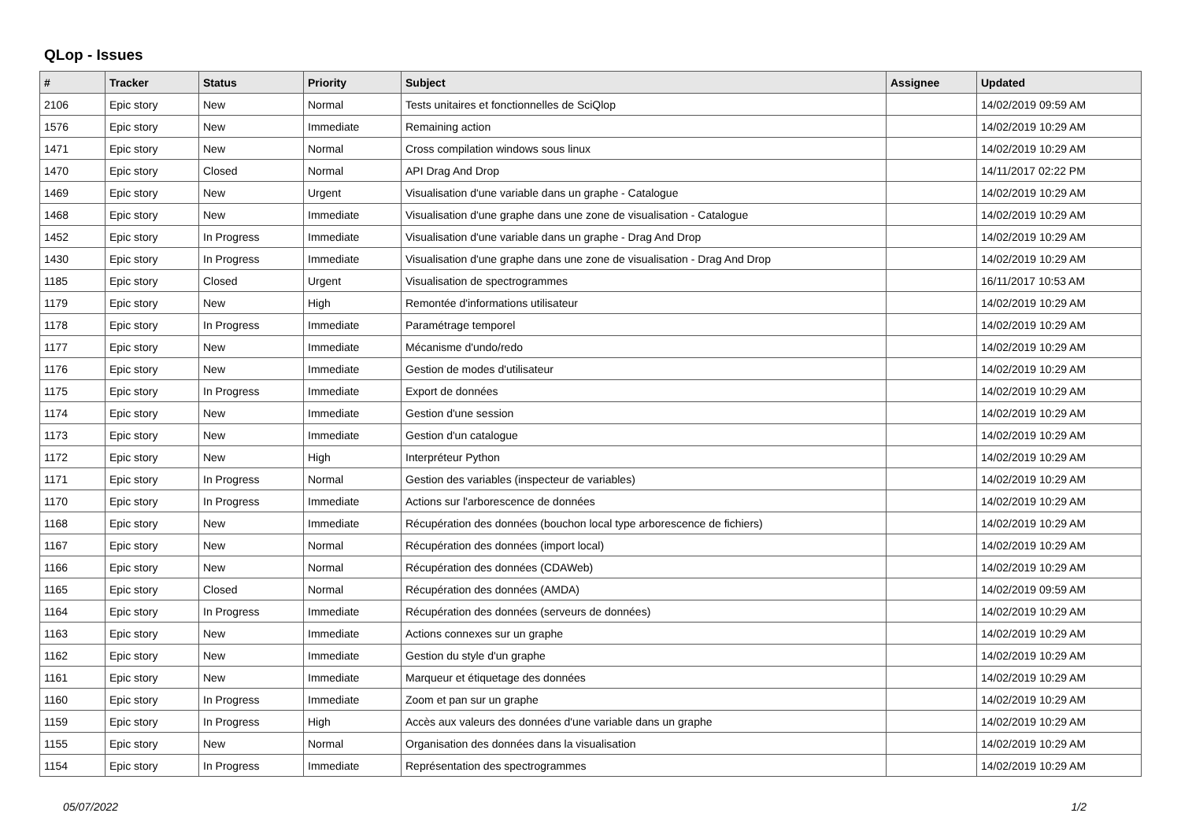QLop - Issues
| # | Tracker | Status | Priority | Subject | Assignee | Updated |
| --- | --- | --- | --- | --- | --- | --- |
| 2106 | Epic story | New | Normal | Tests unitaires et fonctionnelles de SciQlop | | 14/02/2019 09:59 AM |
| 1576 | Epic story | New | Immediate | Remaining action | | 14/02/2019 10:29 AM |
| 1471 | Epic story | New | Normal | Cross compilation windows sous linux | | 14/02/2019 10:29 AM |
| 1470 | Epic story | Closed | Normal | API Drag And Drop | | 14/11/2017 02:22 PM |
| 1469 | Epic story | New | Urgent | Visualisation d'une variable dans un graphe - Catalogue | | 14/02/2019 10:29 AM |
| 1468 | Epic story | New | Immediate | Visualisation d'une graphe dans une zone de visualisation - Catalogue | | 14/02/2019 10:29 AM |
| 1452 | Epic story | In Progress | Immediate | Visualisation d'une variable dans un graphe - Drag And Drop | | 14/02/2019 10:29 AM |
| 1430 | Epic story | In Progress | Immediate | Visualisation d'une graphe dans une zone de visualisation - Drag And Drop | | 14/02/2019 10:29 AM |
| 1185 | Epic story | Closed | Urgent | Visualisation de spectrogrammes | | 16/11/2017 10:53 AM |
| 1179 | Epic story | New | High | Remontée d'informations utilisateur | | 14/02/2019 10:29 AM |
| 1178 | Epic story | In Progress | Immediate | Paramétrage temporel | | 14/02/2019 10:29 AM |
| 1177 | Epic story | New | Immediate | Mécanisme d'undo/redo | | 14/02/2019 10:29 AM |
| 1176 | Epic story | New | Immediate | Gestion de modes d'utilisateur | | 14/02/2019 10:29 AM |
| 1175 | Epic story | In Progress | Immediate | Export de données | | 14/02/2019 10:29 AM |
| 1174 | Epic story | New | Immediate | Gestion d'une session | | 14/02/2019 10:29 AM |
| 1173 | Epic story | New | Immediate | Gestion d'un catalogue | | 14/02/2019 10:29 AM |
| 1172 | Epic story | New | High | Interpréteur Python | | 14/02/2019 10:29 AM |
| 1171 | Epic story | In Progress | Normal | Gestion des variables (inspecteur de variables) | | 14/02/2019 10:29 AM |
| 1170 | Epic story | In Progress | Immediate | Actions sur l'arborescence de données | | 14/02/2019 10:29 AM |
| 1168 | Epic story | New | Immediate | Récupération des données (bouchon local type arborescence de fichiers) | | 14/02/2019 10:29 AM |
| 1167 | Epic story | New | Normal | Récupération des données (import local) | | 14/02/2019 10:29 AM |
| 1166 | Epic story | New | Normal | Récupération des données (CDAWeb) | | 14/02/2019 10:29 AM |
| 1165 | Epic story | Closed | Normal | Récupération des données (AMDA) | | 14/02/2019 09:59 AM |
| 1164 | Epic story | In Progress | Immediate | Récupération des données (serveurs de données) | | 14/02/2019 10:29 AM |
| 1163 | Epic story | New | Immediate | Actions connexes sur un graphe | | 14/02/2019 10:29 AM |
| 1162 | Epic story | New | Immediate | Gestion du style d'un graphe | | 14/02/2019 10:29 AM |
| 1161 | Epic story | New | Immediate | Marqueur et étiquetage des données | | 14/02/2019 10:29 AM |
| 1160 | Epic story | In Progress | Immediate | Zoom et pan sur un graphe | | 14/02/2019 10:29 AM |
| 1159 | Epic story | In Progress | High | Accès aux valeurs des données d'une variable dans un graphe | | 14/02/2019 10:29 AM |
| 1155 | Epic story | New | Normal | Organisation des données dans la visualisation | | 14/02/2019 10:29 AM |
| 1154 | Epic story | In Progress | Immediate | Représentation des spectrogrammes | | 14/02/2019 10:29 AM |
05/07/2022 1/2